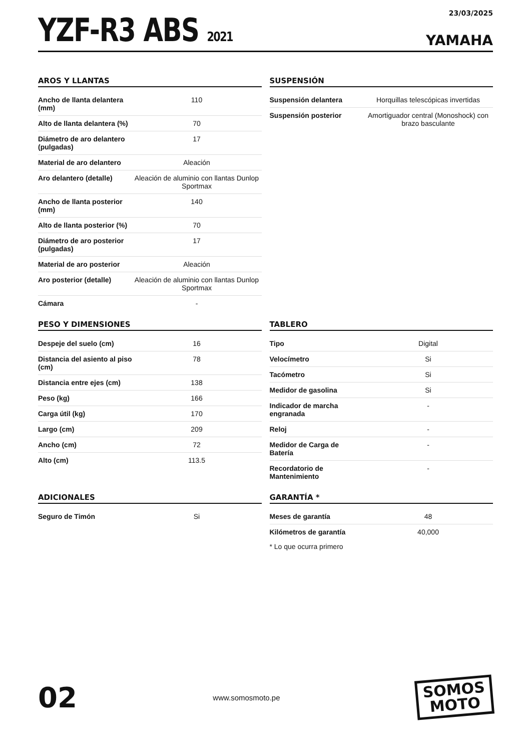YZF-R3 ABS 2021
23/03/2025
YAMAHA
AROS Y LLANTAS
| Ancho de llanta delantera (mm) | 110 |
| Alto de llanta delantera (%) | 70 |
| Diámetro de aro delantero (pulgadas) | 17 |
| Material de aro delantero | Aleación |
| Aro delantero (detalle) | Aleación de aluminio con llantas Dunlop Sportmax |
| Ancho de llanta posterior (mm) | 140 |
| Alto de llanta posterior (%) | 70 |
| Diámetro de aro posterior (pulgadas) | 17 |
| Material de aro posterior | Aleación |
| Aro posterior (detalle) | Aleación de aluminio con llantas Dunlop Sportmax |
| Cámara | - |
SUSPENSIÓN
| Suspensión delantera | Horquillas telescópicas invertidas |
| Suspensión posterior | Amortiguador central (Monoshock) con brazo basculante |
PESO Y DIMENSIONES
| Despeje del suelo (cm) | 16 |
| Distancia del asiento al piso (cm) | 78 |
| Distancia entre ejes (cm) | 138 |
| Peso (kg) | 166 |
| Carga útil (kg) | 170 |
| Largo (cm) | 209 |
| Ancho (cm) | 72 |
| Alto (cm) | 113.5 |
TABLERO
| Tipo | Digital |
| Velocímetro | Si |
| Tacómetro | Si |
| Medidor de gasolina | Si |
| Indicador de marcha engranada | - |
| Reloj | - |
| Medidor de Carga de Batería | - |
| Recordatorio de Mantenimiento | - |
ADICIONALES
| Seguro de Timón | Si |
GARANTÍA *
| Meses de garantía | 48 |
| Kilómetros de garantía | 40,000 |
* Lo que ocurra primero
02
www.somosmoto.pe
SOMOS
MOTO